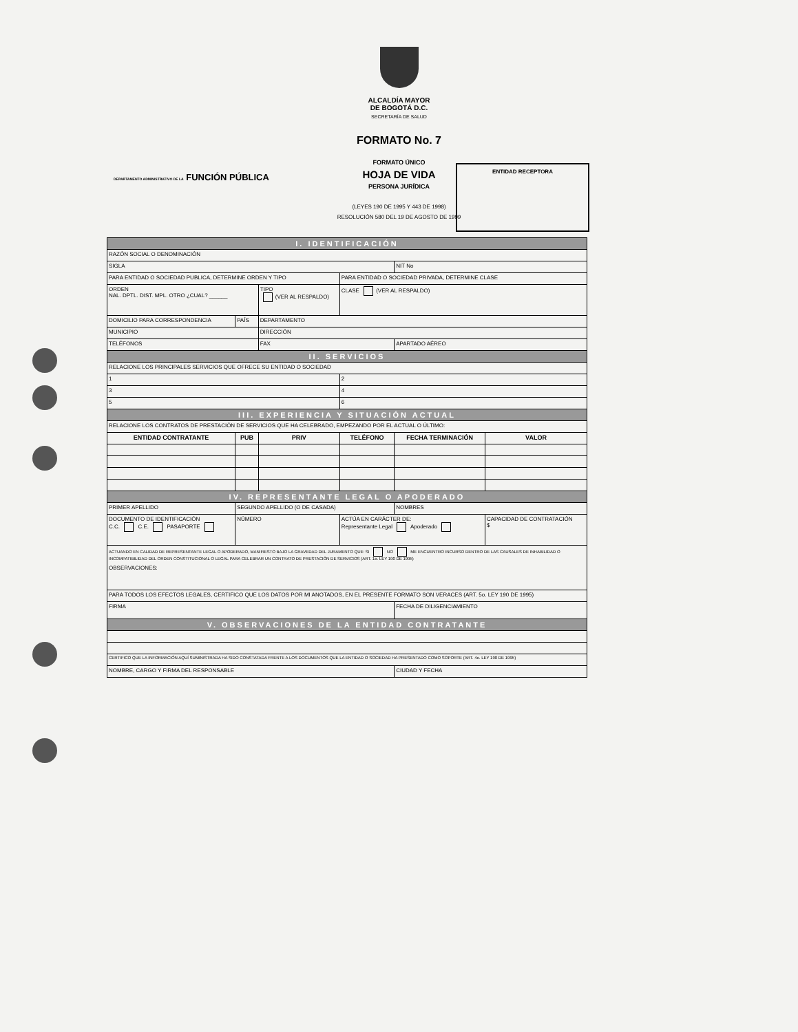ALCALDÍA MAYOR
DE BOGOTÁ D.C.
SECRETARÍA DE SALUD
FORMATO No. 7
FORMATO ÚNICO
HOJA DE VIDA
PERSONA JURÍDICA
(LEYES 190 DE 1995 Y 443 DE 1998)
RESOLUCIÓN 580 DEL 19 DE AGOSTO DE 1999
DEPARTAMENTO ADMINISTRATIVO DE LA FUNCIÓN PÚBLICA
ENTIDAD RECEPTORA
| I. IDENTIFICACIÓN | | | | | |
| RAZÓN SOCIAL O DENOMINACIÓN | | | | | |
| SIGLA | | | | NIT No | |
| PARA ENTIDAD O SOCIEDAD PUBLICA, DETERMINE ORDEN Y TIPO | | | PARA ENTIDAD O SOCIEDAD PRIVADA, DETERMINE CLASE | | |
| ORDEN NAL. DPTL. DIST. MPL. OTRO ¿CUAL? ______ | | TIPO (VER AL RESPALDO) | CLASE (VER AL RESPALDO) | | |
| DOMICILIO PARA CORRESPONDENCIA | PAÍS | DEPARTAMENTO | | | |
| MUNICIPIO | | DIRECCIÓN | | | |
| TELÉFONOS | | FAX | | APARTADO AÉREO | |
| II. SERVICIOS | | | | | |
| RELACIONE LOS PRINCIPALES SERVICIOS QUE OFRECE SU ENTIDAD O SOCIEDAD | | | | | |
| 1 | | | 2 | | |
| 3 | | | 4 | | |
| 5 | | | 6 | | |
| III. EXPERIENCIA Y SITUACIÓN ACTUAL | | | | | |
| RELACIONE LOS CONTRATOS DE PRESTACIÓN DE SERVICIOS QUE HA CELEBRADO, EMPEZANDO POR EL ACTUAL O ÚLTIMO: | | | | | |
| ENTIDAD CONTRATANTE | PUB | PRIV | TELÉFONO | FECHA TERMINACIÓN | VALOR |
| IV. REPRESENTANTE LEGAL O APODERADO | | | | | |
| PRIMER APELLIDO | SEGUNDO APELLIDO (O DE CASADA) | | | NOMBRES | |
| DOCUMENTO DE IDENTIFICACIÓN C.C. C.E. PASAPORTE | NÚMERO | | ACTÚA EN CARÁCTER DE: Representante Legal Apoderado | | CAPACIDAD DE CONTRATACIÓN $ |
| ACTUANDO EN CALIDAD DE REPRESENTANTE LEGAL O APODERADO, MANIFIESTO BAJO LA GRAVEDAD DEL JURAMENTO QUE: SI NO ME ENCUENTRO INCURSO DENTRO DE LAS CAUSALES DE INHABILIDAD O INCOMPATIBILIDAD DEL ORDEN CONSTITUCIONAL O LEGAL PARA CELEBRAR UN CONTRATO DE PRESTACIÓN DE SERVICIOS (ART. 1o. LEY 190 DE 1995) OBSERVACIONES: | | | | | |
| PARA TODOS LOS EFECTOS LEGALES, CERTIFICO QUE LOS DATOS POR MI ANOTADOS, EN EL PRESENTE FORMATO SON VERACES (ART. 5o. LEY 190 DE 1995) | | | | | |
| FIRMA | | | | FECHA DE DILIGENCIAMIENTO | |
| V. OBSERVACIONES DE LA ENTIDAD CONTRATANTE | | | | | |
| CERTIFICO QUE LA INFORMACIÓN AQUÍ SUMINISTRADA HA SIDO CONSTATADA FRENTE A LOS DOCUMENTOS QUE LA ENTIDAD O SOCIEDAD HA PRESENTADO COMO SOPORTE (ART. 4o. LEY 190 DE 1995) | | | | | |
| NOMBRE, CARGO Y FIRMA DEL RESPONSABLE | | | | CIUDAD Y FECHA | |